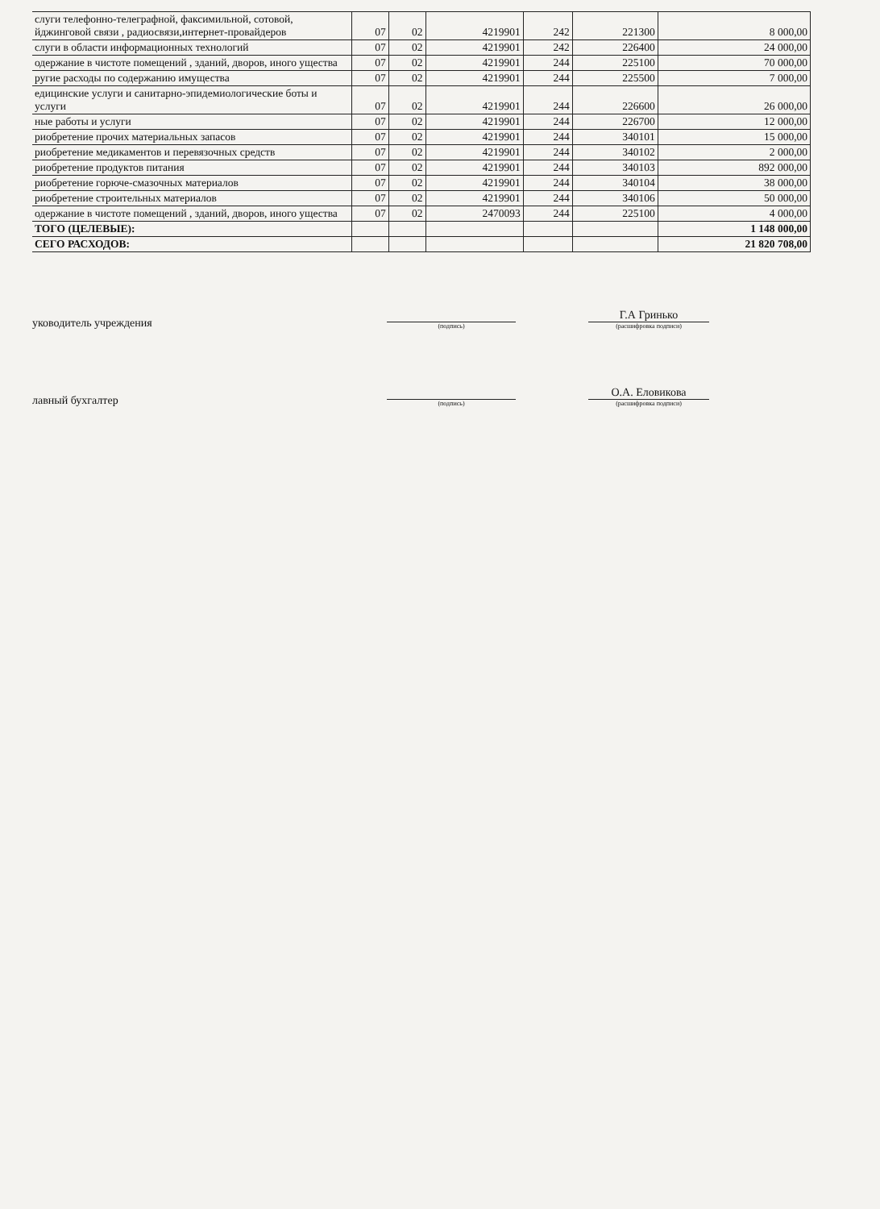| слуги телефонно-телеграфной, факсимильной, сотовой, йджинговой связи , радиосвязи,интернет-провайдеров | 07 | 02 | 4219901 | 242 | 221300 | 8 000,00 |
| слуги в области информационных технологий | 07 | 02 | 4219901 | 242 | 226400 | 24 000,00 |
| одержание в чистоте помещений , зданий, дворов, иного ущества | 07 | 02 | 4219901 | 244 | 225100 | 70 000,00 |
| ругие расходы по содержанию имущества | 07 | 02 | 4219901 | 244 | 225500 | 7 000,00 |
| едицинские услуги и санитарно-эпидемиологические боты и услуги | 07 | 02 | 4219901 | 244 | 226600 | 26 000,00 |
| ные работы и услуги | 07 | 02 | 4219901 | 244 | 226700 | 12 000,00 |
| риобретение прочих материальных запасов | 07 | 02 | 4219901 | 244 | 340101 | 15 000,00 |
| риобретение медикаментов и перевязочных средств | 07 | 02 | 4219901 | 244 | 340102 | 2 000,00 |
| риобретение продуктов питания | 07 | 02 | 4219901 | 244 | 340103 | 892 000,00 |
| риобретение горюче-смазочных материалов | 07 | 02 | 4219901 | 244 | 340104 | 38 000,00 |
| риобретение строительных материалов | 07 | 02 | 4219901 | 244 | 340106 | 50 000,00 |
| одержание в чистоте помещений , зданий, дворов, иного ущества | 07 | 02 | 2470093 | 244 | 225100 | 4 000,00 |
| ТОГО (ЦЕЛЕВЫЕ): | | | | | | 1 148 000,00 |
| СЕГО РАСХОДОВ: | | | | | | 21 820 708,00 |
уководитель учреждения
(подпись)
Г.А Гринько
(расшифровка подписи)
лавный бухгалтер
(подпись)
О.А. Еловикова
(расшифровка подписи)